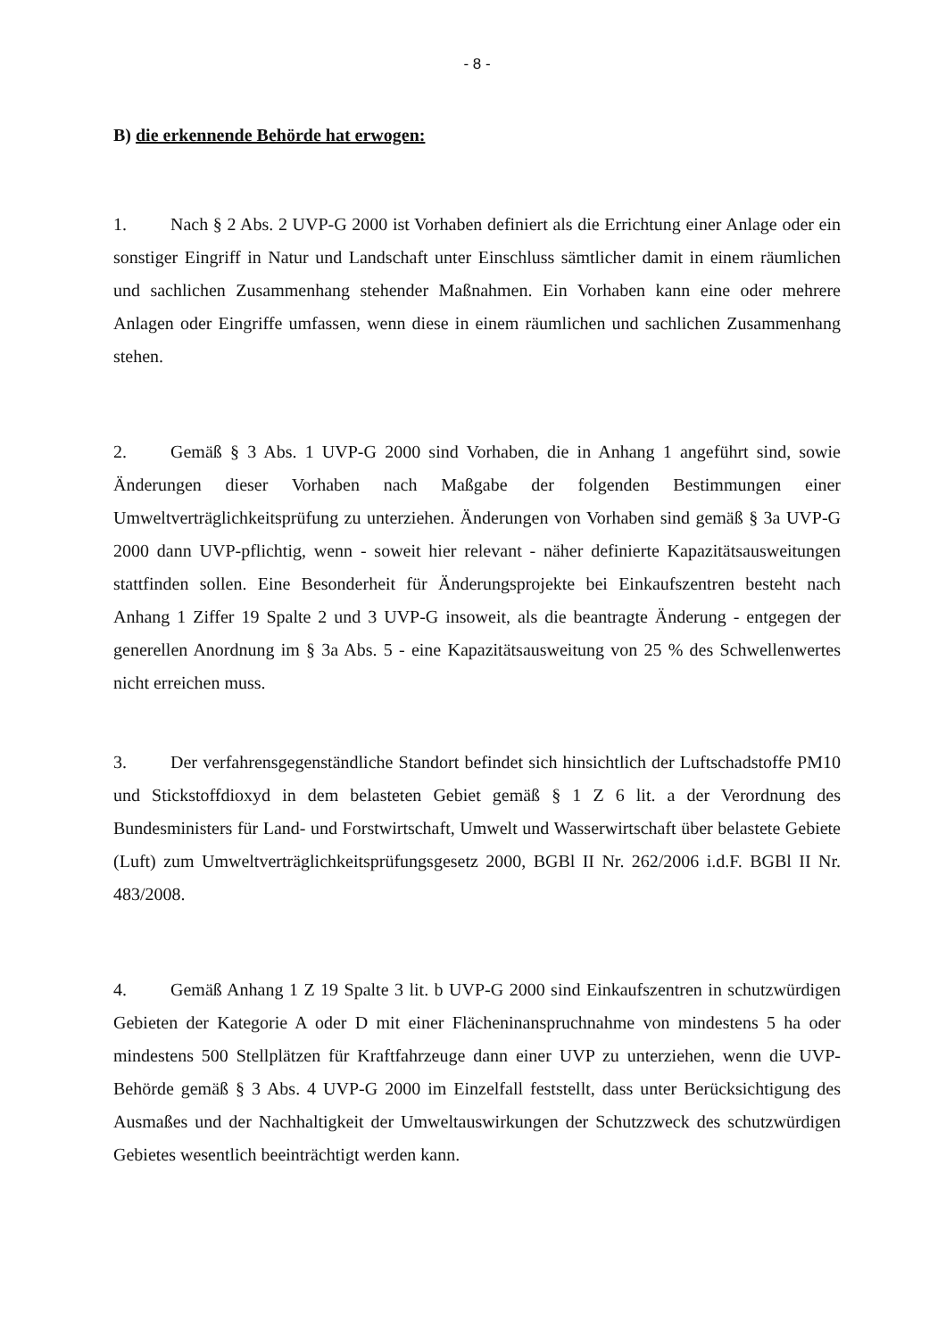- 8 -
B) die erkennende Behörde hat erwogen:
1. Nach § 2 Abs. 2 UVP-G 2000 ist Vorhaben definiert als die Errichtung einer Anlage oder ein sonstiger Eingriff in Natur und Landschaft unter Einschluss sämtlicher damit in einem räumlichen und sachlichen Zusammenhang stehender Maßnahmen. Ein Vorhaben kann eine oder mehrere Anlagen oder Eingriffe umfassen, wenn diese in einem räumlichen und sachlichen Zusammenhang stehen.
2. Gemäß § 3 Abs. 1 UVP-G 2000 sind Vorhaben, die in Anhang 1 angeführt sind, sowie Änderungen dieser Vorhaben nach Maßgabe der folgenden Bestimmungen einer Umweltverträglichkeitsprüfung zu unterziehen. Änderungen von Vorhaben sind gemäß § 3a UVP-G 2000 dann UVP-pflichtig, wenn - soweit hier relevant - näher definierte Kapazitätsausweitungen stattfinden sollen. Eine Besonderheit für Änderungsprojekte bei Einkaufszentren besteht nach Anhang 1 Ziffer 19 Spalte 2 und 3 UVP-G insoweit, als die beantragte Änderung - entgegen der generellen Anordnung im § 3a Abs. 5 - eine Kapazitätsausweitung von 25 % des Schwellenwertes nicht erreichen muss.
3. Der verfahrensgegenständliche Standort befindet sich hinsichtlich der Luftschadstoffe PM10 und Stickstoffdioxyd in dem belasteten Gebiet gemäß § 1 Z 6 lit. a der Verordnung des Bundesministers für Land- und Forstwirtschaft, Umwelt und Wasserwirtschaft über belastete Gebiete (Luft) zum Umweltverträglichkeitsprüfungsgesetz 2000, BGBl II Nr. 262/2006 i.d.F. BGBl II Nr. 483/2008.
4. Gemäß Anhang 1 Z 19 Spalte 3 lit. b UVP-G 2000 sind Einkaufszentren in schutzwürdigen Gebieten der Kategorie A oder D mit einer Flächeninanspruchnahme von mindestens 5 ha oder mindestens 500 Stellplätzen für Kraftfahrzeuge dann einer UVP zu unterziehen, wenn die UVP-Behörde gemäß § 3 Abs. 4 UVP-G 2000 im Einzelfall feststellt, dass unter Berücksichtigung des Ausmaßes und der Nachhaltigkeit der Umweltauswirkungen der Schutzzweck des schutzwürdigen Gebietes wesentlich beeinträchtigt werden kann.